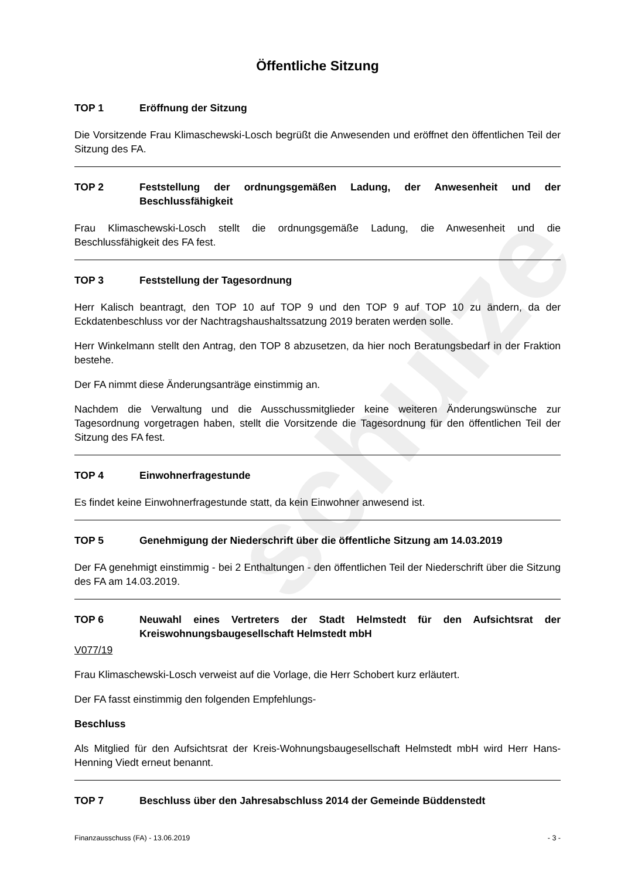Öffentliche Sitzung
TOP 1 Eröffnung der Sitzung
Die Vorsitzende Frau Klimaschewski-Losch begrüßt die Anwesenden und eröffnet den öffentlichen Teil der Sitzung des FA.
TOP 2 Feststellung der ordnungsgemäßen Ladung, der Anwesenheit und der Beschlussfähigkeit
Frau Klimaschewski-Losch stellt die ordnungsgemäße Ladung, die Anwesenheit und die Beschlussfähigkeit des FA fest.
TOP 3 Feststellung der Tagesordnung
Herr Kalisch beantragt, den TOP 10 auf TOP 9 und den TOP 9 auf TOP 10 zu ändern, da der Eckdatenbeschluss vor der Nachtragshaushaltssatzung 2019 beraten werden solle.
Herr Winkelmann stellt den Antrag, den TOP 8 abzusetzen, da hier noch Beratungsbedarf in der Fraktion bestehe.
Der FA nimmt diese Änderungsanträge einstimmig an.
Nachdem die Verwaltung und die Ausschussmitglieder keine weiteren Änderungswünsche zur Tagesordnung vorgetragen haben, stellt die Vorsitzende die Tagesordnung für den öffentlichen Teil der Sitzung des FA fest.
TOP 4 Einwohnerfragestunde
Es findet keine Einwohnerfragestunde statt, da kein Einwohner anwesend ist.
TOP 5 Genehmigung der Niederschrift über die öffentliche Sitzung am 14.03.2019
Der FA genehmigt einstimmig - bei 2 Enthaltungen - den öffentlichen Teil der Niederschrift über die Sitzung des FA am 14.03.2019.
TOP 6 Neuwahl eines Vertreters der Stadt Helmstedt für den Aufsichtsrat der Kreiswohnungsbaugesellschaft Helmstedt mbH
V077/19
Frau Klimaschewski-Losch verweist auf die Vorlage, die Herr Schobert kurz erläutert.
Der FA fasst einstimmig den folgenden Empfehlungs-
Beschluss
Als Mitglied für den Aufsichtsrat der Kreis-Wohnungsbaugesellschaft Helmstedt mbH wird Herr Hans-Henning Viedt erneut benannt.
TOP 7 Beschluss über den Jahresabschluss 2014 der Gemeinde Büddenstedt
schulze
Finanzausschuss (FA) - 13.06.2019 - 3 -